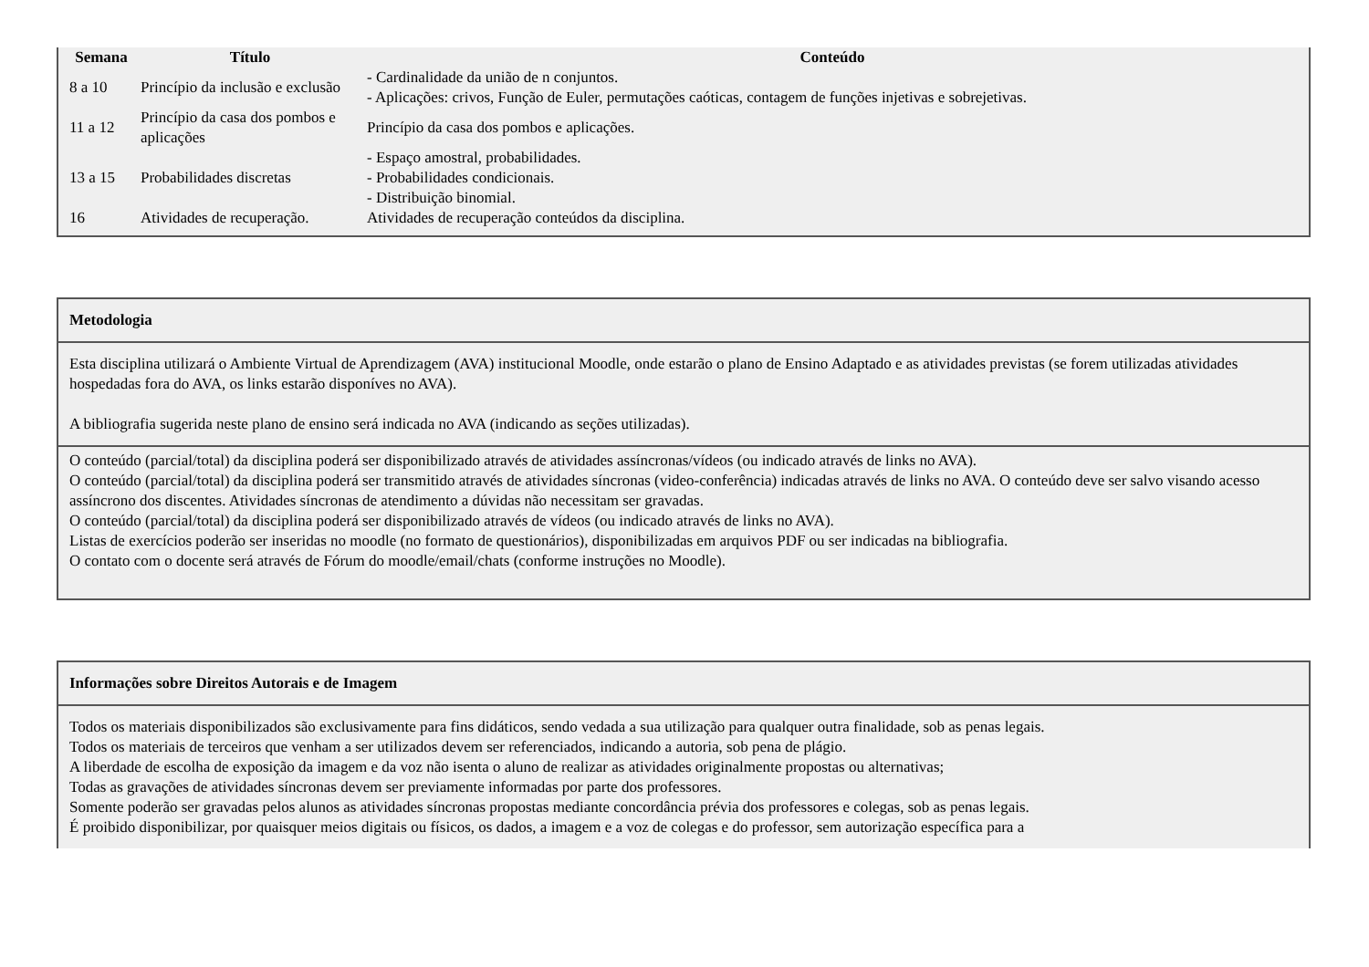| Semana | Título | Conteúdo |
| --- | --- | --- |
| 8 a 10 | Princípio da inclusão e exclusão | - Cardinalidade da união de n conjuntos. - Aplicações: crivos, Função de Euler, permutações caóticas, contagem de funções injetivas e sobrejetivas. |
| 11 a 12 | Princípio da casa dos pombos e aplicações | Princípio da casa dos pombos e aplicações. |
| 13 a 15 | Probabilidades discretas | - Espaço amostral, probabilidades. - Probabilidades condicionais. - Distribuição binomial. |
| 16 | Atividades de recuperação. | Atividades de recuperação conteúdos da disciplina. |
Metodologia
Esta disciplina utilizará o Ambiente Virtual de Aprendizagem (AVA) institucional Moodle, onde estarão o plano de Ensino Adaptado e as atividades previstas (se forem utilizadas atividades hospedadas fora do AVA, os links estarão disponíves no AVA).
A bibliografia sugerida neste plano de ensino será indicada no AVA (indicando as seções utilizadas).
O conteúdo (parcial/total) da disciplina poderá ser disponibilizado através de atividades assíncronas/vídeos (ou indicado através de links no AVA).
O conteúdo (parcial/total) da disciplina poderá ser transmitido através de atividades síncronas (video-conferência) indicadas através de links no AVA. O conteúdo deve ser salvo visando acesso assíncrono dos discentes. Atividades síncronas de atendimento a dúvidas não necessitam ser gravadas.
O conteúdo (parcial/total) da disciplina poderá ser disponibilizado através de vídeos (ou indicado através de links no AVA).
Listas de exercícios poderão ser inseridas no moodle (no formato de questionários), disponibilizadas em arquivos PDF ou ser indicadas na bibliografia.
O contato com o docente será através de Fórum do moodle/email/chats (conforme instruções no Moodle).
Informações sobre Direitos Autorais e de Imagem
Todos os materiais disponibilizados são exclusivamente para fins didáticos, sendo vedada a sua utilização para qualquer outra finalidade, sob as penas legais.
Todos os materiais de terceiros que venham a ser utilizados devem ser referenciados, indicando a autoria, sob pena de plágio.
A liberdade de escolha de exposição da imagem e da voz não isenta o aluno de realizar as atividades originalmente propostas ou alternativas;
Todas as gravações de atividades síncronas devem ser previamente informadas por parte dos professores.
Somente poderão ser gravadas pelos alunos as atividades síncronas propostas mediante concordância prévia dos professores e colegas, sob as penas legais.
É proibido disponibilizar, por quaisquer meios digitais ou físicos, os dados, a imagem e a voz de colegas e do professor, sem autorização específica para a